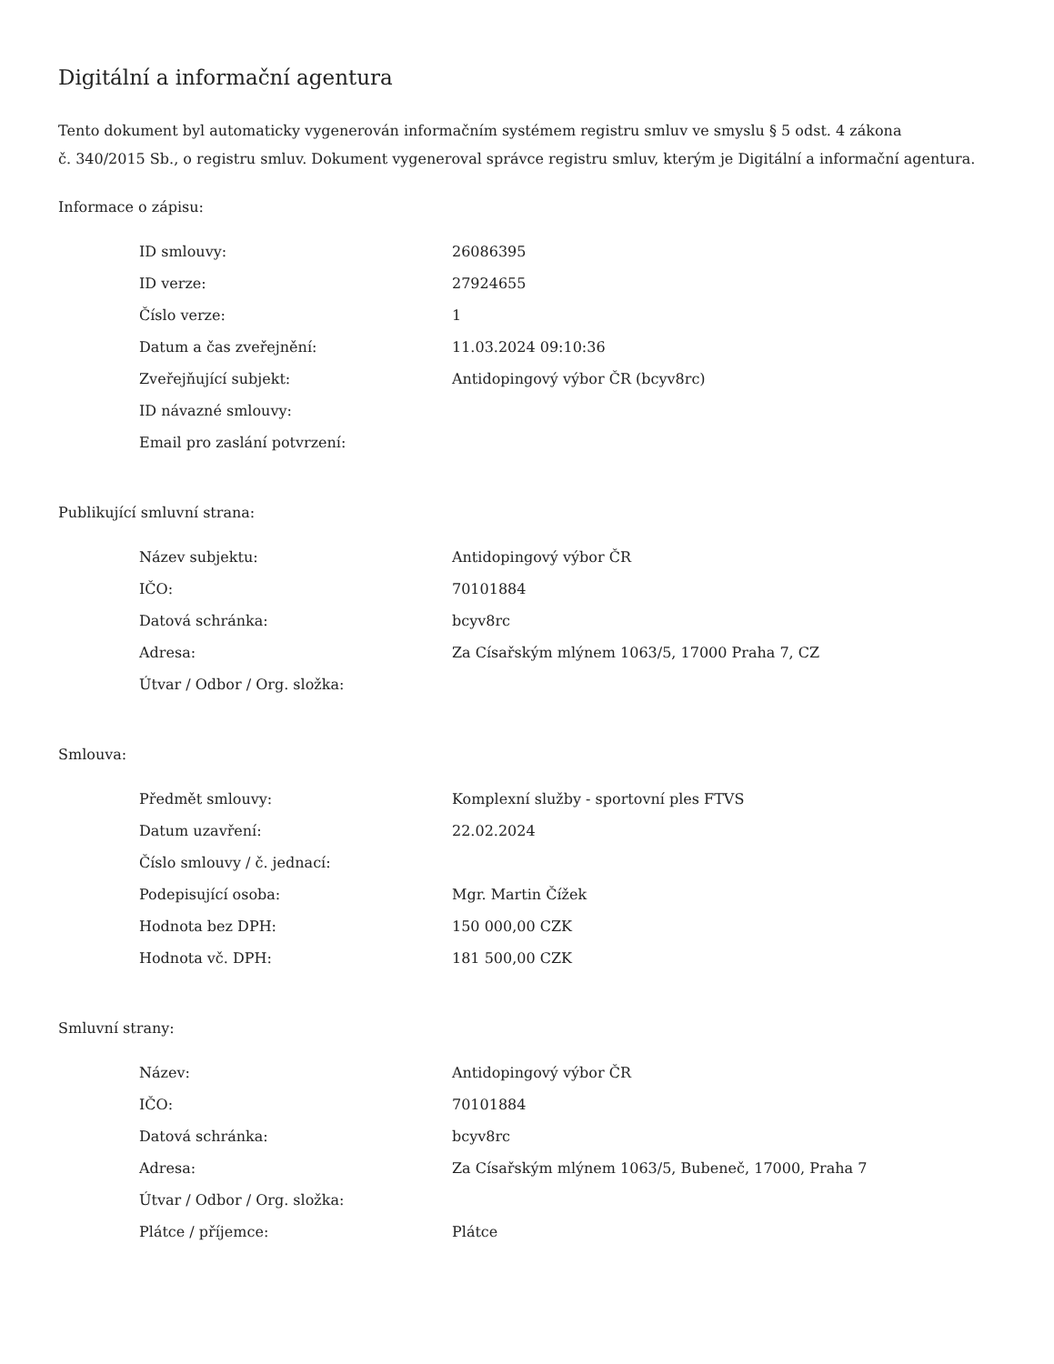Digitální a informační agentura
Tento dokument byl automaticky vygenerován informačním systémem registru smluv ve smyslu § 5 odst. 4 zákona
č. 340/2015 Sb., o registru smluv. Dokument vygeneroval správce registru smluv, kterým je Digitální a informační agentura.
Informace o zápisu:
| ID smlouvy: | 26086395 |
| ID verze: | 27924655 |
| Číslo verze: | 1 |
| Datum a čas zveřejnění: | 11.03.2024 09:10:36 |
| Zveřejňující subjekt: | Antidopingový výbor ČR (bcyv8rc) |
| ID návazné smlouvy: | |
| Email pro zaslání potvrzení: | |
Publikující smluvní strana:
| Název subjektu: | Antidopingový výbor ČR |
| IČO: | 70101884 |
| Datová schránka: | bcyv8rc |
| Adresa: | Za Císařským mlýnem 1063/5, 17000 Praha 7, CZ |
| Útvar / Odbor / Org. složka: | |
Smlouva:
| Předmět smlouvy: | Komplexní služby - sportovní ples FTVS |
| Datum uzavření: | 22.02.2024 |
| Číslo smlouvy / č. jednací: | |
| Podepisující osoba: | Mgr. Martin Čížek |
| Hodnota bez DPH: | 150 000,00 CZK |
| Hodnota vč. DPH: | 181 500,00 CZK |
Smluvní strany:
| Název: | Antidopingový výbor ČR |
| IČO: | 70101884 |
| Datová schránka: | bcyv8rc |
| Adresa: | Za Císařským mlýnem 1063/5, Bubeneč, 17000, Praha 7 |
| Útvar / Odbor / Org. složka: | |
| Plátce / příjemce: | Plátce |